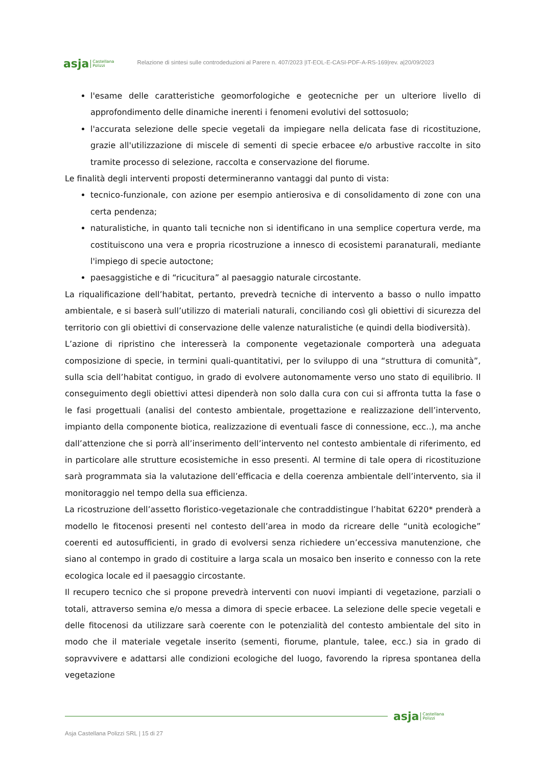asja Castellana
Polizzi
Relazione di sintesi sulle controdeduzioni al Parere n. 407/2023 |IT-EOL-E-CASI-PDF-A-RS-169|rev. a|20/09/2023
l'esame delle caratteristiche geomorfologiche e geotecniche per un ulteriore livello di approfondimento delle dinamiche inerenti i fenomeni evolutivi del sottosuolo;
l'accurata selezione delle specie vegetali da impiegare nella delicata fase di ricostituzione, grazie all'utilizzazione di miscele di sementi di specie erbacee e/o arbustive raccolte in sito tramite processo di selezione, raccolta e conservazione del fiorume.
Le finalità degli interventi proposti determineranno vantaggi dal punto di vista:
tecnico-funzionale, con azione per esempio antierosiva e di consolidamento di zone con una certa pendenza;
naturalistiche, in quanto tali tecniche non si identificano in una semplice copertura verde, ma costituiscono una vera e propria ricostruzione a innesco di ecosistemi paranaturali, mediante l'impiego di specie autoctone;
paesaggistiche e di “ricucitura” al paesaggio naturale circostante.
La riqualificazione dell’habitat, pertanto, prevedrà tecniche di intervento a basso o nullo impatto ambientale, e si baserà sull’utilizzo di materiali naturali, conciliando così gli obiettivi di sicurezza del territorio con gli obiettivi di conservazione delle valenze naturalistiche (e quindi della biodiversità).
L’azione di ripristino che interesserà la componente vegetazionale comporterà una adeguata composizione di specie, in termini quali-quantitativi, per lo sviluppo di una “struttura di comunità”, sulla scia dell’habitat contiguo, in grado di evolvere autonomamente verso uno stato di equilibrio. Il conseguimento degli obiettivi attesi dipenderà non solo dalla cura con cui si affronta tutta la fase o le fasi progettuali (analisi del contesto ambientale, progettazione e realizzazione dell’intervento, impianto della componente biotica, realizzazione di eventuali fasce di connessione, ecc..), ma anche dall’attenzione che si porrà all’inserimento dell’intervento nel contesto ambientale di riferimento, ed in particolare alle strutture ecosistemiche in esso presenti. Al termine di tale opera di ricostituzione sarà programmata sia la valutazione dell’efficacia e della coerenza ambientale dell’intervento, sia il monitoraggio nel tempo della sua efficienza.
La ricostruzione dell’assetto floristico-vegetazionale che contraddistingue l’habitat 6220* prenderà a modello le fitocenosi presenti nel contesto dell’area in modo da ricreare delle “unità ecologiche” coerenti ed autosufficienti, in grado di evolversi senza richiedere un’eccessiva manutenzione, che siano al contempo in grado di costituire a larga scala un mosaico ben inserito e connesso con la rete ecologica locale ed il paesaggio circostante.
Il recupero tecnico che si propone prevedrà interventi con nuovi impianti di vegetazione, parziali o totali, attraverso semina e/o messa a dimora di specie erbacee. La selezione delle specie vegetali e delle fitocenosi da utilizzare sarà coerente con le potenzialità del contesto ambientale del sito in modo che il materiale vegetale inserito (sementi, fiorume, plantule, talee, ecc.) sia in grado di sopravvivere e adattarsi alle condizioni ecologiche del luogo, favorendo la ripresa spontanea della vegetazione
asja Castellana
Polizzi
Asja Castellana Polizzi SRL | 15 di 27